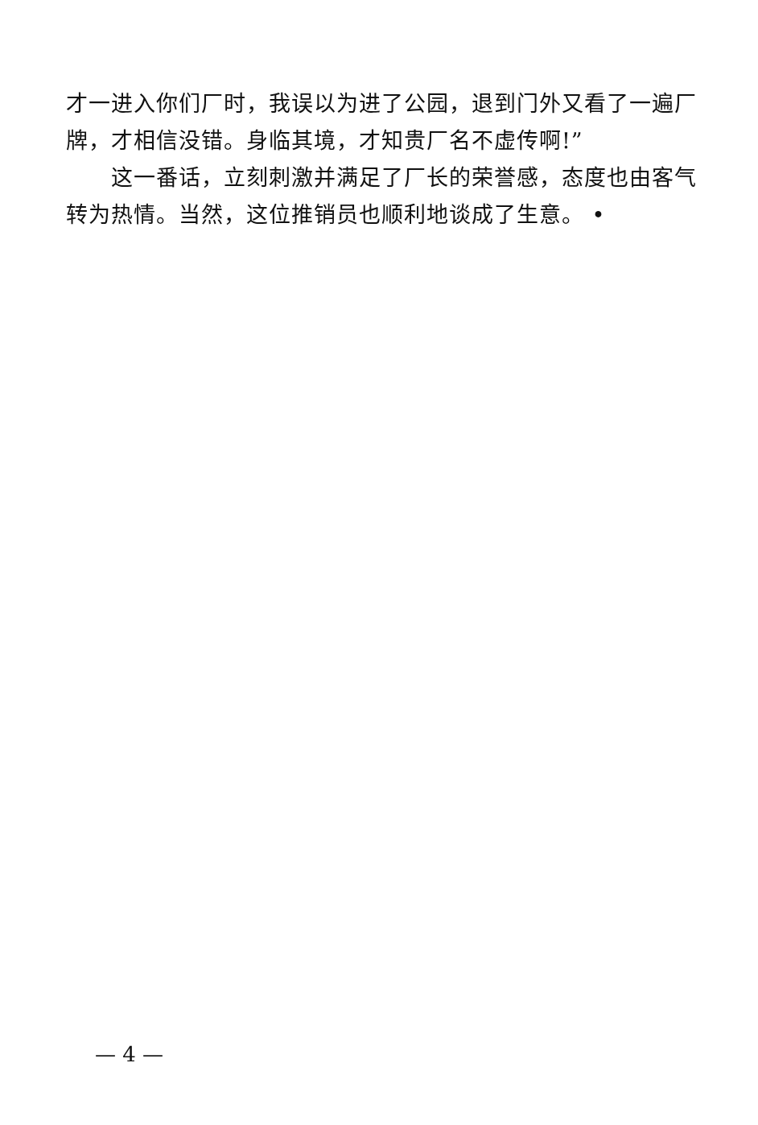才一进入你们厂时，我误以为进了公园，退到门外又看了一遍厂牌，才相信没错。身临其境，才知贵厂名不虚传啊!”
这一番话，立刻刺激并满足了厂长的荣誉感，态度也由客气转为热情。当然，这位推销员也顺利地谈成了生意。 •
— 4 —